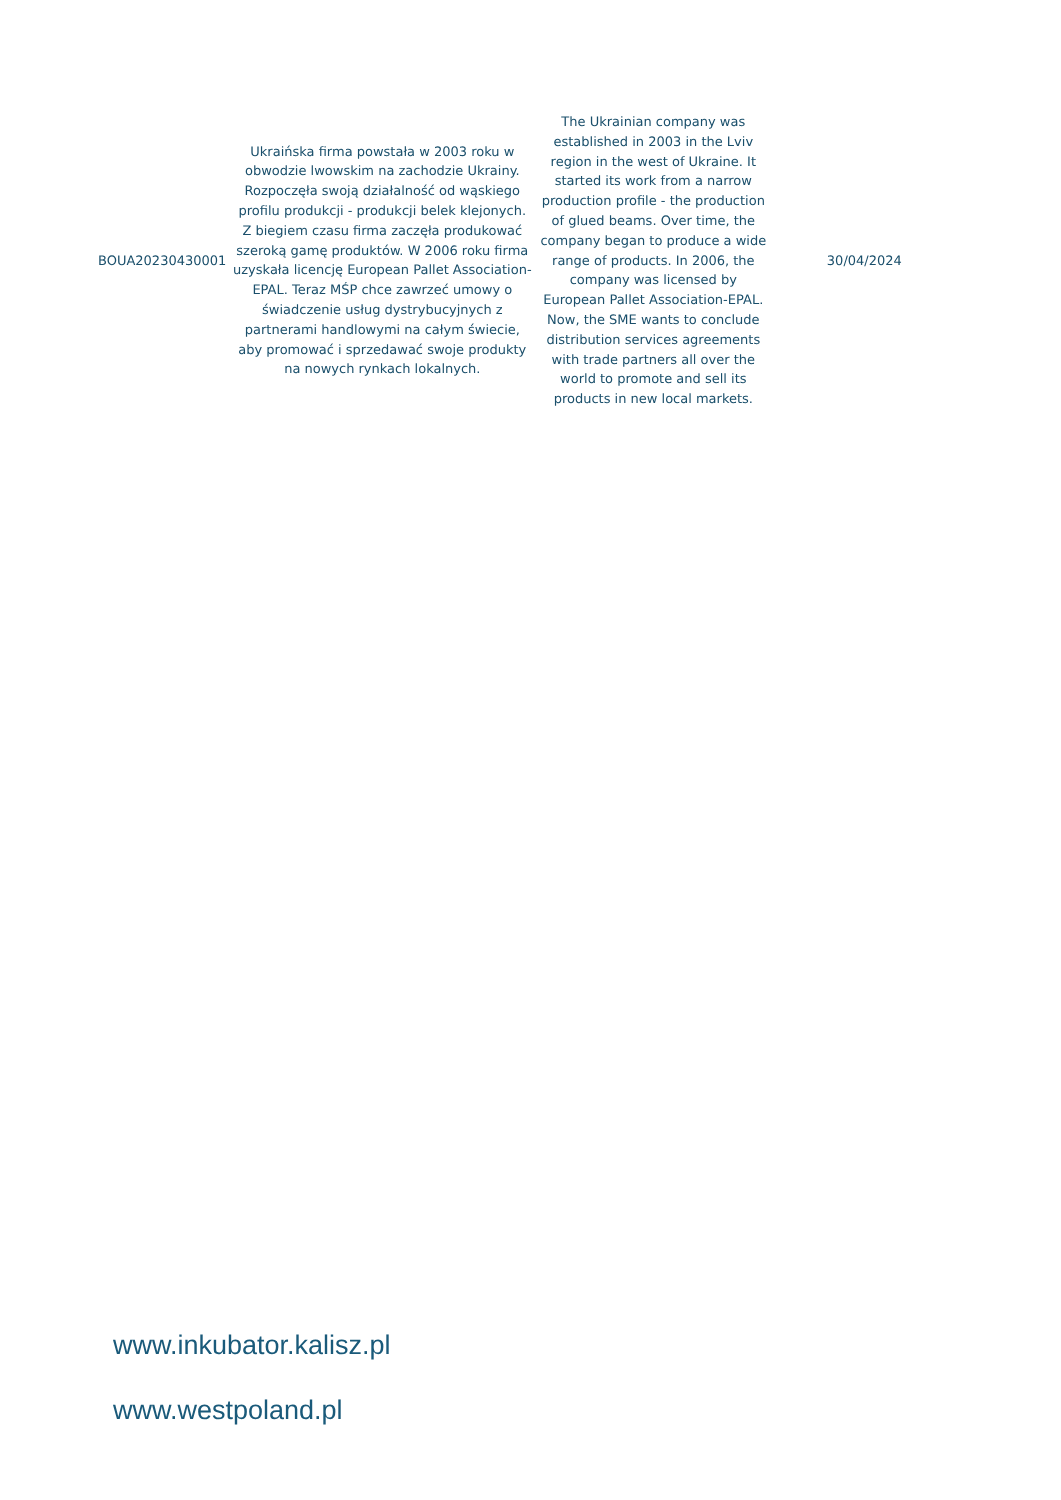| BOUA20230430001 | Ukraińska firma powstała w 2003 roku w obwodzie lwowskim na zachodzie Ukrainy. Rozpoczęła swoją działalność od wąskiego profilu produkcji - produkcji belek klejonych. Z biegiem czasu firma zaczęła produkować szeroką gamę produktów. W 2006 roku firma uzyskała licencję European Pallet Association-EPAL. Teraz MŚP chce zawrzeć umowy o świadczenie usług dystrybucyjnych z partnerami handlowymi na całym świecie, aby promować i sprzedawać swoje produkty na nowych rynkach lokalnych. | The Ukrainian company was established in 2003 in the Lviv region in the west of Ukraine. It started its work from a narrow production profile - the production of glued beams. Over time, the company began to produce a wide range of products. In 2006, the company was licensed by European Pallet Association-EPAL. Now, the SME wants to conclude distribution services agreements with trade partners all over the world to promote and sell its products in new local markets. | 30/04/2024 |
www.inkubator.kalisz.pl
www.westpoland.pl